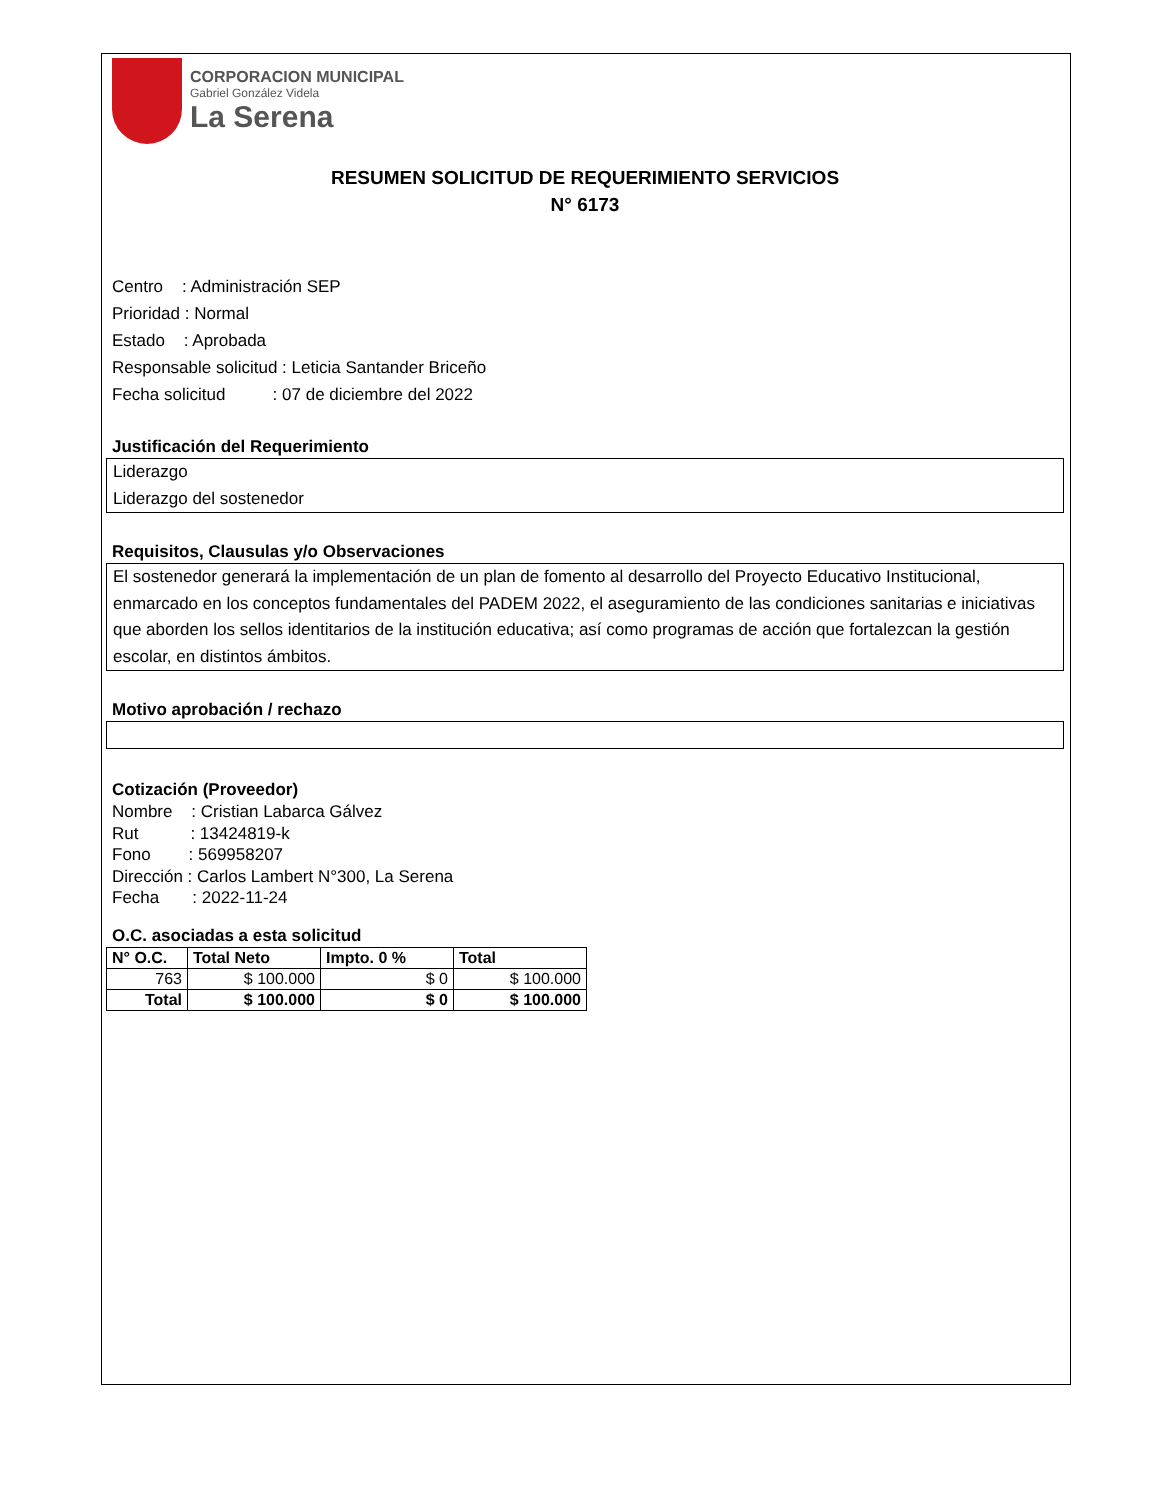CORPORACION MUNICIPAL
Gabriel González Videla
La Serena
RESUMEN SOLICITUD DE REQUERIMIENTO SERVICIOS
N° 6173
Centro : Administración SEP
Prioridad : Normal
Estado : Aprobada
Responsable solicitud : Leticia Santander Briceño
Fecha solicitud : 07 de diciembre del 2022
Justificación del Requerimiento
Liderazgo
Liderazgo del sostenedor
Requisitos, Clausulas y/o Observaciones
El sostenedor generará la implementación de un plan de fomento al desarrollo del Proyecto Educativo Institucional, enmarcado en los conceptos fundamentales del PADEM 2022, el aseguramiento de las condiciones sanitarias e iniciativas que aborden los sellos identitarios de la institución educativa; así como programas de acción que fortalezcan la gestión escolar, en distintos ámbitos.
Motivo aprobación / rechazo
Cotización (Proveedor)
Nombre : Cristian Labarca Gálvez
Rut : 13424819-k
Fono : 569958207
Dirección : Carlos Lambert N°300, La Serena
Fecha : 2022-11-24
O.C. asociadas a esta solicitud
| N° O.C. | Total Neto | Impto. 0 % | Total |
| --- | --- | --- | --- |
| 763 | $ 100.000 | $ 0 | $ 100.000 |
| Total | $ 100.000 | $ 0 | $ 100.000 |